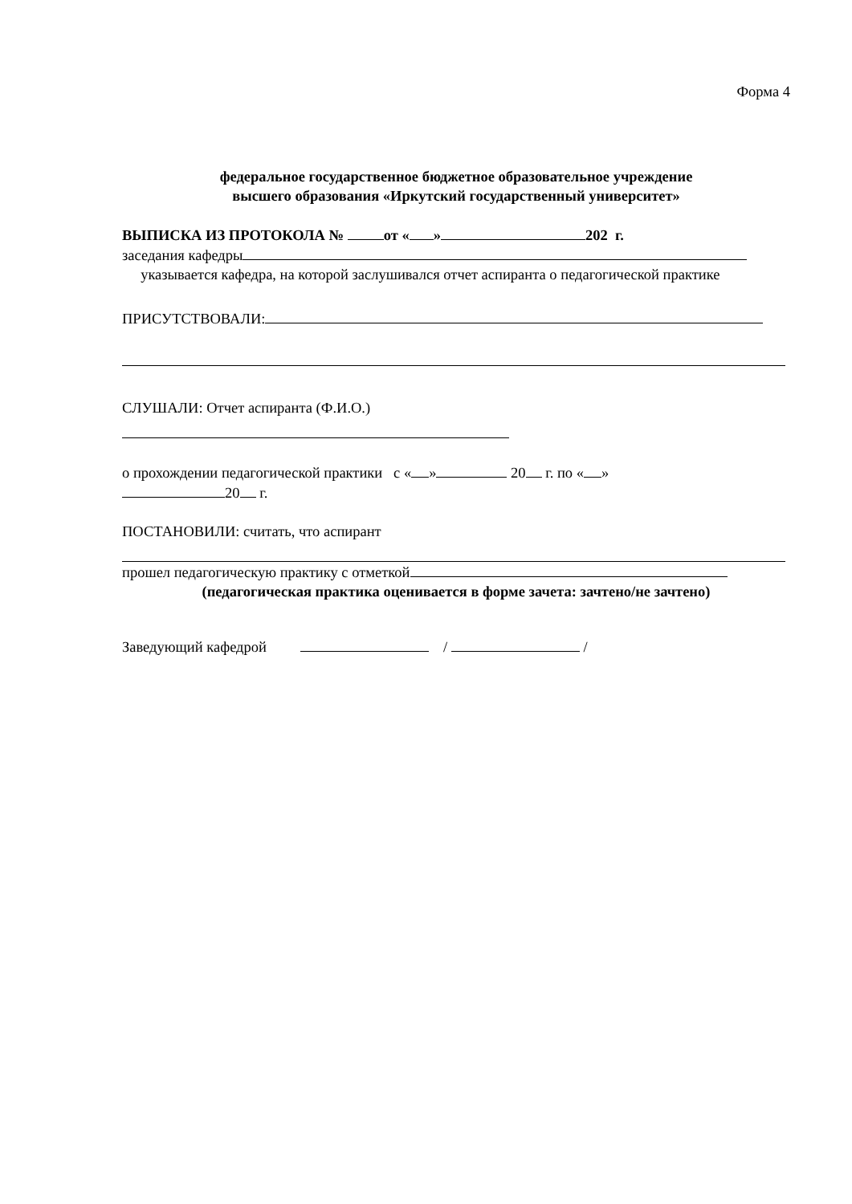Форма 4
федеральное государственное бюджетное образовательное учреждение
высшего образования «Иркутский государственный университет»
ВЫПИСКА ИЗ ПРОТОКОЛА № от « » 202 г.
заседания кафедры
указывается кафедра, на которой заслушивался отчет аспиранта о педагогической практике
ПРИСУТСТВОВАЛИ:
СЛУШАЛИ: Отчет аспиранта (Ф.И.О.)
о прохождении педагогической практики с « » 20 г. по « »
20 г.
ПОСТАНОВИЛИ: считать, что аспирант
прошел педагогическую практику с отметкой
(педагогическая практика оценивается в форме зачета: зачтено/не зачтено)
Заведующий кафедрой / /